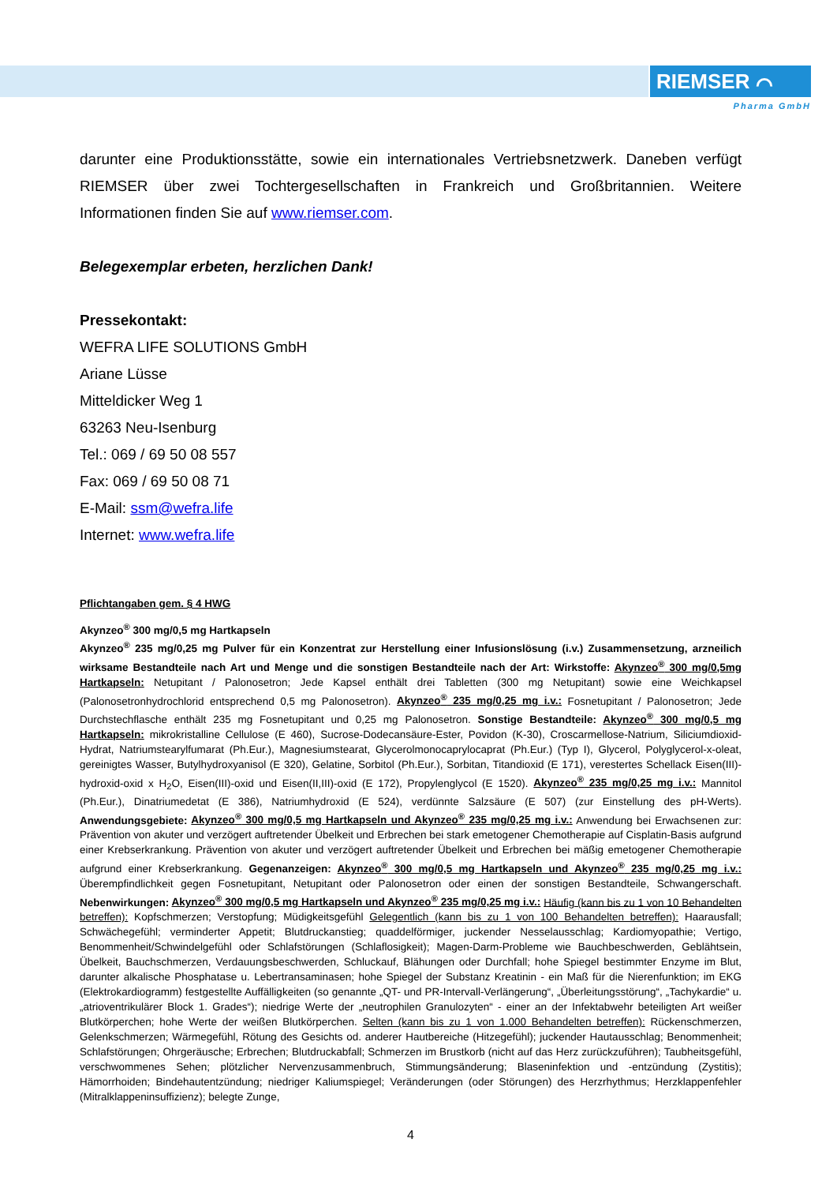RIEMSER ⌒
Pharma GmbH
darunter eine Produktionsstätte, sowie ein internationales Vertriebsnetzwerk. Daneben verfügt RIEMSER über zwei Tochtergesellschaften in Frankreich und Großbritannien. Weitere Informationen finden Sie auf www.riemser.com.
Belegexemplar erbeten, herzlichen Dank!
Pressekontakt:
WEFRA LIFE SOLUTIONS GmbH
Ariane Lüsse
Mitteldicker Weg 1
63263 Neu-Isenburg
Tel.: 069 / 69 50 08 557
Fax: 069 / 69 50 08 71
E-Mail: ssm@wefra.life
Internet: www.wefra.life
Pflichtangaben gem. § 4 HWG
Akynzeo<sup>®</sup> 300 mg/0,5 mg Hartkapseln
Akynzeo<sup>®</sup> 235 mg/0,25 mg Pulver für ein Konzentrat zur Herstellung einer Infusionslösung (i.v.) Zusammensetzung, arzneilich wirksame Bestandteile nach Art und Menge und die sonstigen Bestandteile nach der Art: Wirkstoffe: Akynzeo<sup>®</sup> 300 mg/0,5mg Hartkapseln: Netupitant / Palonosetron; Jede Kapsel enthält drei Tabletten (300 mg Netupitant) sowie eine Weichkapsel (Palonosetronhydrochlorid entsprechend 0,5 mg Palonosetron). Akynzeo<sup>®</sup> 235 mg/0,25 mg i.v.: Fosnetupitant / Palonosetron; Jede Durchstechflasche enthält 235 mg Fosnetupitant und 0,25 mg Palonosetron. Sonstige Bestandteile: Akynzeo<sup>®</sup> 300 mg/0,5 mg Hartkapseln: mikrokristalline Cellulose (E 460), Sucrose-Dodecansäure-Ester, Povidon (K-30), Croscarmellose-Natrium, Siliciumdioxid-Hydrat, Natriumstearylfumarat (Ph.Eur.), Magnesiumstearat, Glycerolmonocaprylocaprat (Ph.Eur.) (Typ I), Glycerol, Polyglycerol-x-oleat, gereinigtes Wasser, Butylhydroxyanisol (E 320), Gelatine, Sorbitol (Ph.Eur.), Sorbitan, Titandioxid (E 171), verestertes Schellack Eisen(III)-hydroxid-oxid x H<sub>2</sub>O, Eisen(III)-oxid und Eisen(II,III)-oxid (E 172), Propylenglycol (E 1520). Akynzeo<sup>®</sup> 235 mg/0,25 mg i.v.: Mannitol (Ph.Eur.), Dinatriumedetat (E 386), Natriumhydroxid (E 524), verdünnte Salzsäure (E 507) (zur Einstellung des pH-Werts). Anwendungsgebiete: Akynzeo<sup>®</sup> 300 mg/0,5 mg Hartkapseln und Akynzeo<sup>®</sup> 235 mg/0,25 mg i.v.: Anwendung bei Erwachsenen zur: Prävention von akuter und verzögert auftretender Übelkeit und Erbrechen bei stark emetogener Chemotherapie auf Cisplatin-Basis aufgrund einer Krebserkrankung. Prävention von akuter und verzögert auftretender Übelkeit und Erbrechen bei mäßig emetogener Chemotherapie aufgrund einer Krebserkrankung. Gegenanzeigen: Akynzeo<sup>®</sup> 300 mg/0,5 mg Hartkapseln und Akynzeo<sup>®</sup> 235 mg/0,25 mg i.v.: Überempfindlichkeit gegen Fosnetupitant, Netupitant oder Palonosetron oder einen der sonstigen Bestandteile, Schwangerschaft. Nebenwirkungen: Akynzeo<sup>®</sup> 300 mg/0,5 mg Hartkapseln und Akynzeo<sup>®</sup> 235 mg/0,25 mg i.v.: Häufig (kann bis zu 1 von 10 Behandelten betreffen): Kopfschmerzen; Verstopfung; Müdigkeitsgefühl Gelegentlich (kann bis zu 1 von 100 Behandelten betreffen): Haarausfall; Schwächegefühl; verminderter Appetit; Blutdruckanstieg; quaddelförmiger, juckender Nesselausschlag; Kardiomyopathie; Vertigo, Benommenheit/Schwindelgefühl oder Schlafstörungen (Schlaflosigkeit); Magen-Darm-Probleme wie Bauchbeschwerden, Geblähtsein, Übelkeit, Bauchschmerzen, Verdauungsbeschwerden, Schluckauf, Blähungen oder Durchfall; hohe Spiegel bestimmter Enzyme im Blut, darunter alkalische Phosphatase u. Lebertransaminasen; hohe Spiegel der Substanz Kreatinin - ein Maß für die Nierenfunktion; im EKG (Elektrokardiogramm) festgestellte Auffälligkeiten (so genannte „QT- und PR-Intervall-Verlängerung“, „Überleitungsstörung“, „Tachykardie“ u. „atrioventrikulärer Block 1. Grades“); niedrige Werte der „neutrophilen Granulozyten“ - einer an der Infektabwehr beteiligten Art weißer Blutkörperchen; hohe Werte der weißen Blutkörperchen. Selten (kann bis zu 1 von 1.000 Behandelten betreffen): Rückenschmerzen, Gelenkschmerzen; Wärmegefühl, Rötung des Gesichts od. anderer Hautbereiche (Hitzegefühl); juckender Hautausschlag; Benommenheit; Schlafstörungen; Ohrgeräusche; Erbrechen; Blutdruckabfall; Schmerzen im Brustkorb (nicht auf das Herz zurückzuführen); Taubheitsgefühl, verschwommenes Sehen; plötzlicher Nervenzusammenbruch, Stimmungsänderung; Blaseninfektion und -entzündung (Zystitis); Hämorrhoiden; Bindehautentzündung; niedriger Kaliumspiegel; Veränderungen (oder Störungen) des Herzrhythmus; Herzklappenfehler (Mitralklappeninsuffizienz); belegte Zunge,
4